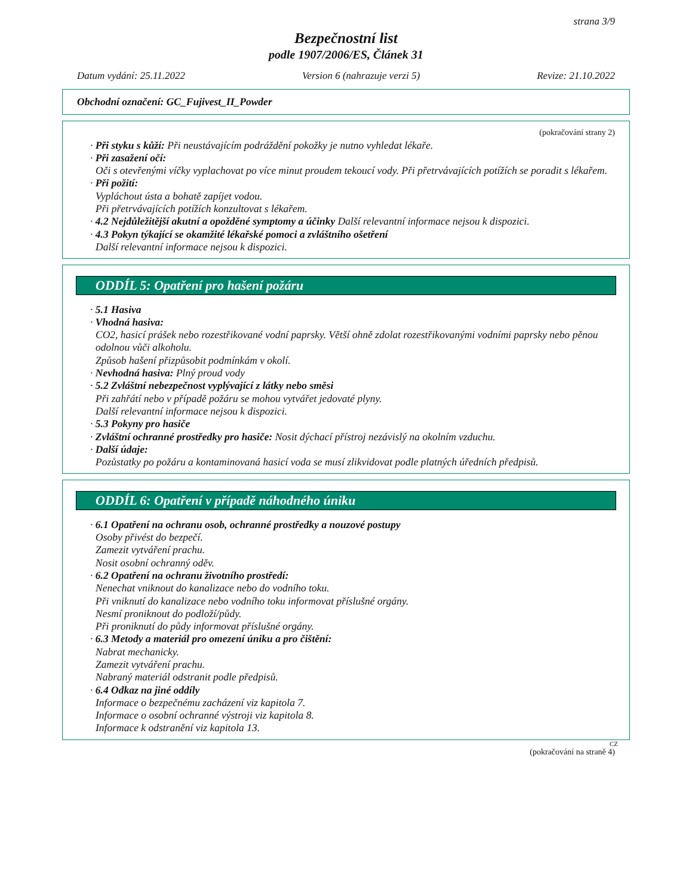strana 3/9
Bezpečnostní list
podle 1907/2006/ES, Článek 31
Datum vydání: 25.11.2022 Version 6 (nahrazuje verzi 5) Revize: 21.10.2022
Obchodní označení: GC_Fujivest_II_Powder
(pokračování strany 2)
· Při styku s kůží: Při neustávajícím podráždění pokožky je nutno vyhledat lékaře.
· Při zasažení očí:
Oči s otevřenými víčky vyplachovat po více minut proudem tekoucí vody. Při přetrvávajících potížích se poradit s lékařem.
· Při požití:
Vypláchout ústa a bohatě zapíjet vodou.
Při přetrvávajících potížích konzultovat s lékařem.
· 4.2 Nejdůležitější akutní a opožděné symptomy a účinky Další relevantní informace nejsou k dispozici.
· 4.3 Pokyn týkající se okamžité lékařské pomoci a zvláštního ošetření
Další relevantní informace nejsou k dispozici.
ODDÍL 5: Opatření pro hašení požáru
· 5.1 Hasiva
· Vhodná hasiva:
CO2, hasicí prášek nebo rozestřikované vodní paprsky. Větší ohně zdolat rozestřikovanými vodními paprsky nebo pěnou odolnou vůči alkoholu.
Způsob hašení přizpůsobit podmínkám v okolí.
· Nevhodná hasiva: Plný proud vody
· 5.2 Zvláštní nebezpečnost vyplývající z látky nebo směsi
Při zahřátí nebo v případě požáru se mohou vytvářet jedovaté plyny.
Další relevantní informace nejsou k dispozici.
· 5.3 Pokyny pro hasiče
· Zvláštní ochranné prostředky pro hasiče: Nosit dýchací přístroj nezávislý na okolním vzduchu.
· Další údaje:
Pozůstatky po požáru a kontaminovaná hasicí voda se musí zlikvidovat podle platných úředních předpisů.
ODDÍL 6: Opatření v případě náhodného úniku
· 6.1 Opatření na ochranu osob, ochranné prostředky a nouzové postupy
Osoby přivést do bezpečí.
Zamezit vytváření prachu.
Nosit osobní ochranný oděv.
· 6.2 Opatření na ochranu životního prostředí:
Nenechat vniknout do kanalizace nebo do vodního toku.
Při vniknutí do kanalizace nebo vodního toku informovat příslušné orgány.
Nesmí proniknout do podloží/půdy.
Při proniknutí do půdy informovat příslušné orgány.
· 6.3 Metody a materiál pro omezení úniku a pro čištění:
Nabrat mechanicky.
Zamezit vytváření prachu.
Nabraný materiál odstranit podle předpisů.
· 6.4 Odkaz na jiné oddíly
Informace o bezpečnému zacházení viz kapitola 7.
Informace o osobní ochranné výstroji viz kapitola 8.
Informace k odstranění viz kapitola 13.
CZ
(pokračování na straně 4)